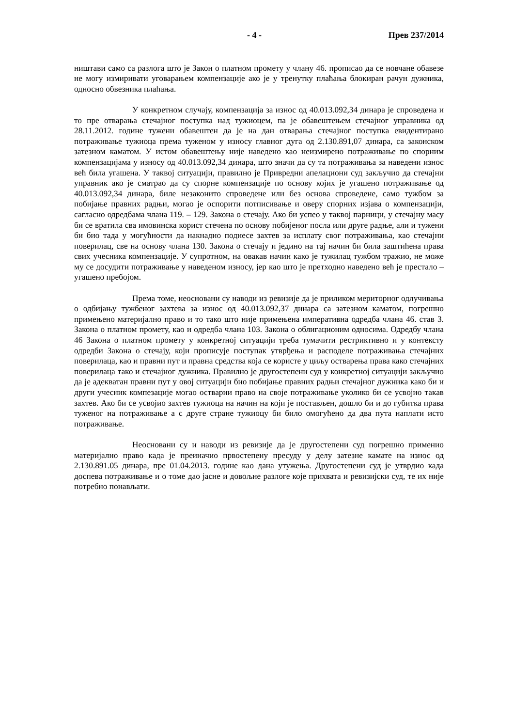- 4 - Прев 237/2014
ништави само са разлога што је Закон о платном промету у члану 46. прописао да се новчане обавезе не могу измиривати уговарањем компензације ако је у тренутку плаћања блокиран рачун дужника, односно обвезника плаћања.
У конкретном случају, компензација за износ од 40.013.092,34 динара је спроведена и то пре отварања стечајног поступка над тужиоцем, па је обавештењем стечајног управника од 28.11.2012. године тужени обавештен да је на дан отварања стечајног поступка евидентирано потраживање тужиоца према туженом у износу главног дуга од 2.130.891,07 динара, са законском затезном каматом. У истом обавештењу није наведено као неизмирено потраживање по спорним компензацијама у износу од 40.013.092,34 динара, што значи да су та потраживања за наведени износ већ била угашена. У таквој ситуацији, правилно је Привредни апелациони суд закључио да стечајни управник ако је сматрао да су спорне компензације по основу којих је угашено потраживање од 40.013.092,34 динара, биле незаконито спроведене или без основа спроведене, само тужбом за побијање правних радњи, могао је оспорити потписивање и оверу спорних изјава о компензацији, сагласно одредбама члана 119. – 129. Закона о стечају. Ако би успео у таквој парници, у стечајну масу би се вратила сва имовинска корист стечена по основу побијеног посла или друге радње, али и тужени би био тада у могућности да накнадно поднесе захтев за исплату свог потраживања, као стечајни поверилац, све на основу члана 130. Закона о стечају и једино на тај начин би била заштићена права свих учесника компензације. У супротном, на овакав начин како је тужилац тужбом тражио, не може му се досудити потраживање у наведеном износу, јер као што је претходно наведено већ је престало – угашено пребојом.
Према томе, неосновани су наводи из ревизије да је приликом мериторног одлучивања о одбијању тужбеног захтева за износ од 40.013.092,37 динара са затезном каматом, погрешно примењено материјално право и то тако што није примењена императивна одредба члана 46. став 3. Закона о платном промету, као и одредба члана 103. Закона о облигационим односима. Одредбу члана 46 Закона о платном промету у конкретној ситуацији треба тумачити рестриктивно и у контексту одредби Закона о стечају, који прописује поступак утврђења и расподеле потраживања стечајних поверилаца, као и правни пут и правна средства која се користе у циљу остварења права како стечајних поверилаца тако и стечајног дужника. Правилно је другостепени суд у конкретној ситуацији закључио да је адекватан правни пут у овој ситуацији био побијање правних радњи стечајног дужника како би и други учесник компезације могао остварии право на своје потраживање уколико би се усвојио такав захтев. Ако би се усвојио захтев тужиоца на начин на који је постављен, дошло би и до губитка права туженог на потраживање а с друге стране тужиоцу би било омогућено да два пута наплати исто потраживање.
Неосновани су и наводи из ревизије да је другостепени суд погрешно применио материјално право када је преиначио првостепену пресуду у делу затезне камате на износ од 2.130.891.05 динара, пре 01.04.2013. године као дана утужења. Другостепени суд је утврдио када доспева потраживање и о томе дао јасне и довољне разлоге које прихвата и ревизијски суд, те их није потребно понављати.